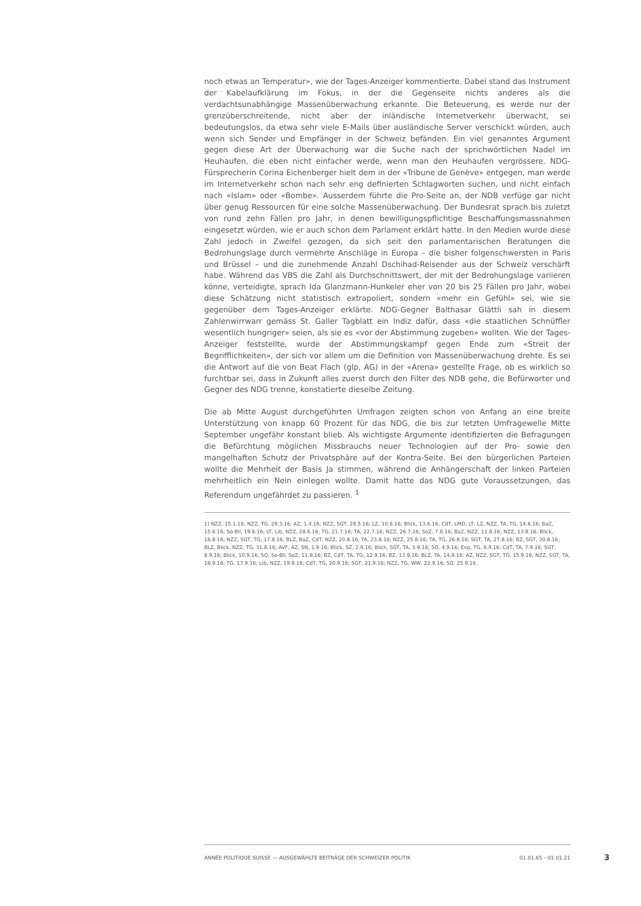noch etwas an Temperatur», wie der Tages-Anzeiger kommentierte. Dabei stand das Instrument der Kabelaufklärung im Fokus, in der die Gegenseite nichts anderes als die verdachtsunabhängige Massenüberwachung erkannte. Die Beteuerung, es werde nur der grenzüberschreitende, nicht aber der inländische Internetverkehr überwacht, sei bedeutungslos, da etwa sehr viele E-Mails über ausländische Server verschickt würden, auch wenn sich Sender und Empfänger in der Schweiz befänden. Ein viel genanntes Argument gegen diese Art der Überwachung war die Suche nach der sprichwörtlichen Nadel im Heuhaufen, die eben nicht einfacher werde, wenn man den Heuhaufen vergrössere. NDG-Fürsprecherin Corina Eichenberger hielt dem in der «Tribune de Genève» entgegen, man werde im Internetverkehr schon nach sehr eng definierten Schlagworten suchen, und nicht einfach nach «Islam» oder «Bombe». Ausserdem führte die Pro-Seite an, der NDB verfüge gar nicht über genug Ressourcen für eine solche Massenüberwachung. Der Bundesrat sprach bis zuletzt von rund zehn Fällen pro Jahr, in denen bewilligungspflichtige Beschaffungsmassnahmen eingesetzt würden, wie er auch schon dem Parlament erklärt hatte. In den Medien wurde diese Zahl jedoch in Zweifel gezogen, da sich seit den parlamentarischen Beratungen die Bedrohungslage durch vermehrte Anschläge in Europa – die bisher folgenschwersten in Paris und Brüssel – und die zunehmende Anzahl Dschihad-Reisender aus der Schweiz verschärft habe. Während das VBS die Zahl als Durchschnittswert, der mit der Bedrohungslage variieren könne, verteidigte, sprach Ida Glanzmann-Hunkeler eher von 20 bis 25 Fällen pro Jahr, wobei diese Schätzung nicht statistisch extrapoliert, sondern «mehr ein Gefühl» sei, wie sie gegenüber dem Tages-Anzeiger erklärte. NDG-Gegner Balthasar Glättli sah in diesem Zahlenwirrwarr gemäss St. Galler Tagblatt ein Indiz dafür, dass «die staatlichen Schnüffler wesentlich hungriger» seien, als sie es «vor der Abstimmung zugeben» wollten. Wie der Tages-Anzeiger feststellte, wurde der Abstimmungskampf gegen Ende zum «Streit der Begrifflichkeiten», der sich vor allem um die Definition von Massenüberwachung drehte. Es sei die Antwort auf die von Beat Flach (glp, AG) in der «Arena» gestellte Frage, ob es wirklich so furchtbar sei, dass in Zukunft alles zuerst durch den Filter des NDB gehe, die Befürworter und Gegner des NDG trenne, konstatierte dieselbe Zeitung.
Die ab Mitte August durchgeführten Umfragen zeigten schon von Anfang an eine breite Unterstützung von knapp 60 Prozent für das NDG, die bis zur letzten Umfragewelle Mitte September ungefähr konstant blieb. Als wichtigste Argumente identifizierten die Befragungen die Befürchtung möglichen Missbrauchs neuer Technologien auf der Pro- sowie den mangelhaften Schutz der Privatsphäre auf der Kontra-Seite. Bei den bürgerlichen Parteien wollte die Mehrheit der Basis Ja stimmen, während die Anhängerschaft der linken Parteien mehrheitlich ein Nein einlegen wollte. Damit hatte das NDG gute Voraussetzungen, das Referendum ungefährdet zu passieren. <sup>1</sup>
1) NZZ, 15.1.16; NZZ, TG, 29.3.16; AZ, 1.4.16; NZZ, SGT, 28.5.16; LZ, 10.6.16; Blick, 13.6.16; CdT, LMD, LT, LZ, NZZ, TA, TG, 14.6.16; BaZ, 15.6.16; So-Bli, 19.6.16; LT, Lib, NZZ, 28.6.16; TG, 21.7.16; TA, 22.7.16; NZZ, 26.7.16; SoZ, 7.8.16; BaZ, NZZ, 11.8.16; NZZ, 13.8.16; Blick, 16.8.16; NZZ, SGT, TG, 17.8.16; BLZ, BaZ, CdT, NZZ, 20.8.16; TA, 23.8.16; NZZ, 25.8.16; TA, TG, 26.8.16; SGT, TA, 27.8.16; BZ, SGT, 30.8.16; BLZ, Blick, NZZ, TG, 31.8.16; AVF, AZ, SN, 1.9.16; Blick, SZ, 2.9.16; Blick, SGT, TA, 3.9.16; SO, 4.9.16; Exp, TG, 6.9.16; CdT, TA, 7.9.16; SGT, 8.9.16; Blick, 10.9.16; SO, So-Bli, SoZ, 11.9.16; BZ, CdT, TA, TG, 12.9.16; BZ, 13.9.16; BLZ, TA, 14.9.16; AZ, NZZ, SGT, TG, 15.9.16; NZZ, SGT, TA, 16.9.16; TG, 17.9.16; Lib, NZZ, 19.9.16; CdT, TG, 20.9.16; SGT, 21.9.16; NZZ, TG, WW, 22.9.16; SO, 25.9.16
ANNÉE POLITIQUE SUISSE — AUSGEWÄHLTE BEITRÄGE DER SCHWEIZER POLITIK 01.01.65 - 01.01.21
3